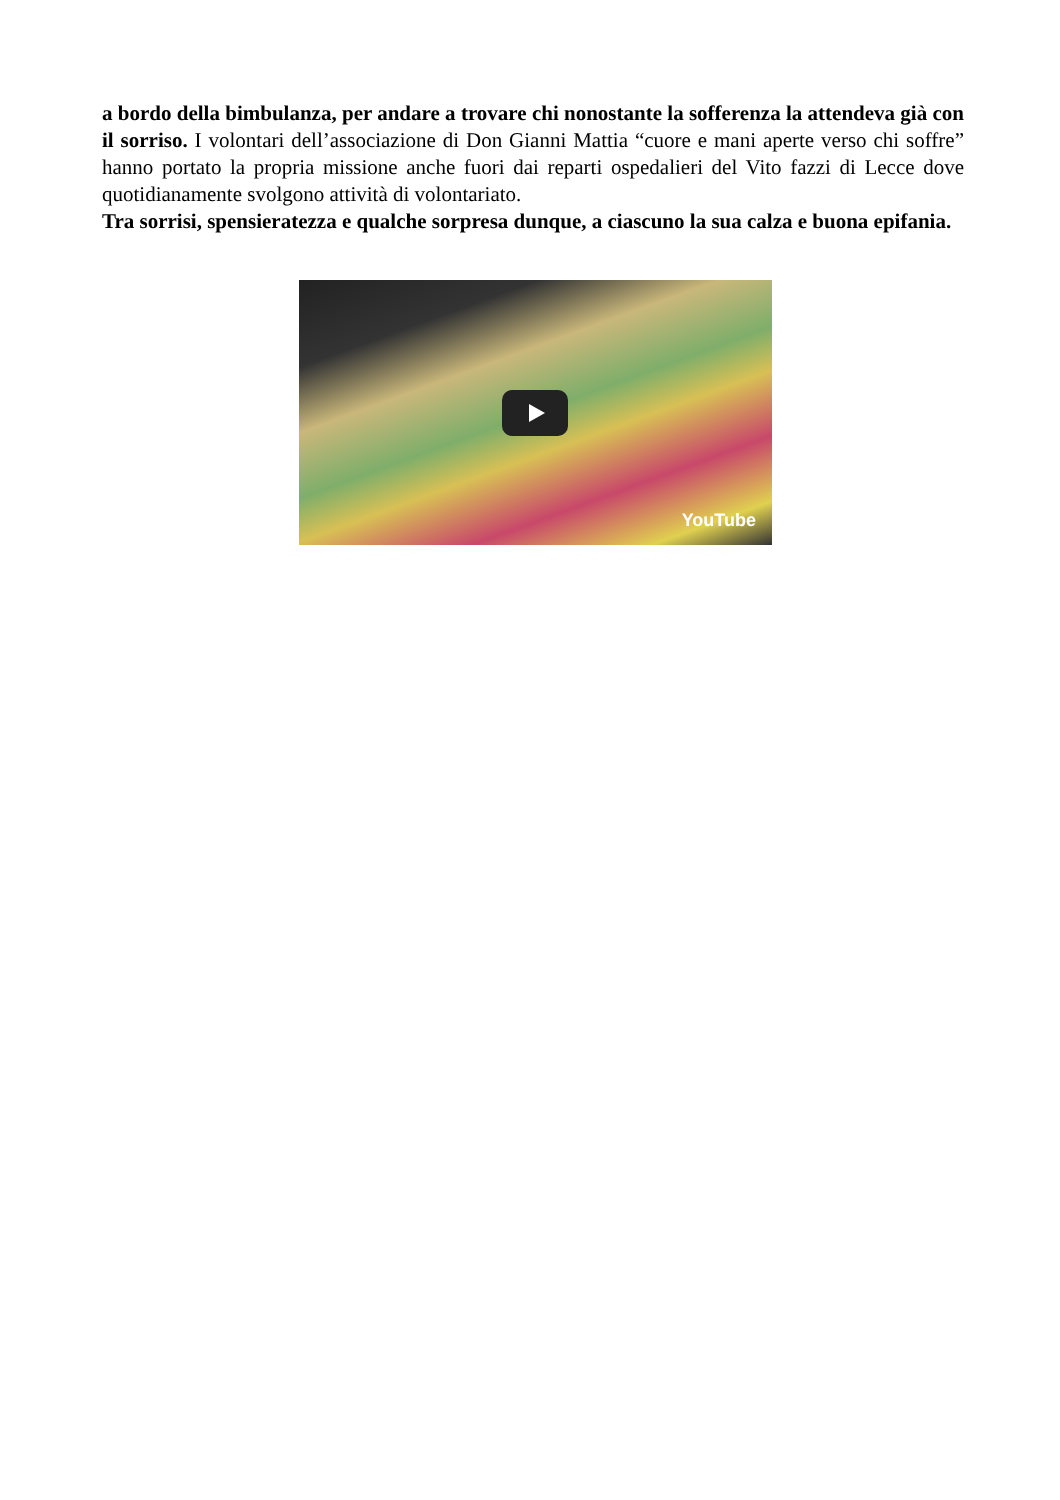a bordo della bimbulanza, per andare a trovare chi nonostante la sofferenza la attendeva già con il sorriso. I volontari dell’associazione di Don Gianni Mattia “cuore e mani aperte verso chi soffre” hanno portato la propria missione anche fuori dai reparti ospedalieri del Vito fazzi di Lecce dove quotidianamente svolgono attività di volontariato.
Tra sorrisi, spensieratezza e qualche sorpresa dunque, a ciascuno la sua calza e buona epifania.
YouTube